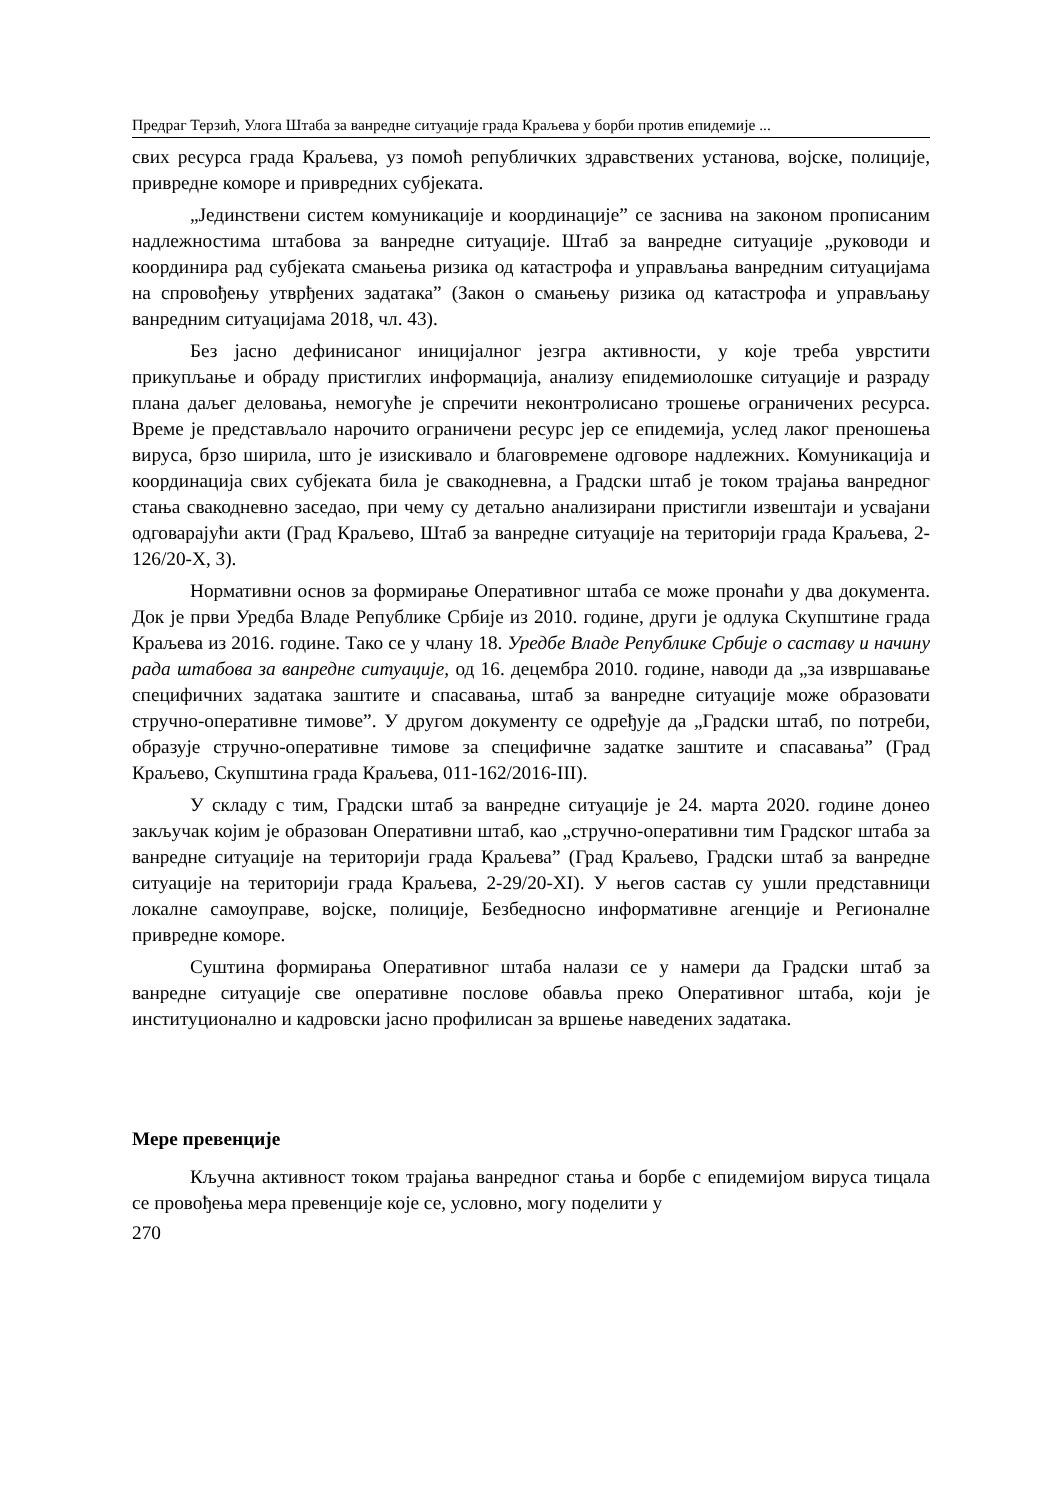Предраг Терзић, Улога Штаба за ванредне ситуације града Краљева у борби против епидемије ...
свих ресурса града Краљева, уз помоћ републичких здравствених установа, војске, полиције, привредне коморе и привредних субјеката.
„Јединствени систем комуникације и координације” се заснива на законом прописаним надлежностима штабова за ванредне ситуације. Штаб за ванредне ситуације „руководи и координира рад субјеката смањења ризика од катастрофа и управљања ванредним ситуацијама на спровођењу утврђених задатака” (Закон о смањењу ризика од катастрофа и управљању ванредним ситуацијама 2018, чл. 43).
Без јасно дефинисаног иницијалног језгра активности, у које треба уврстити прикупљање и обраду пристиглих информација, анализу епидемиолошке ситуације и разраду плана даљег деловања, немогуће је спречити неконтролисано трошење ограничених ресурса. Време је представљало нарочито ограничени ресурс јер се епидемија, услед лаког преношења вируса, брзо ширила, што је изискивало и благовремене одговоре надлежних. Комуникација и координација свих субјеката била је свакодневна, а Градски штаб је током трајања ванредног стања свакодневно заседао, при чему су детаљно анализирани пристигли извештаји и усвајани одговарајући акти (Град Краљево, Штаб за ванредне ситуације на територији града Краљева, 2-126/20-X, 3).
Нормативни основ за формирање Оперативног штаба се може пронаћи у два документа. Док је први Уредба Владе Републике Србије из 2010. године, други је одлука Скупштине града Краљева из 2016. године. Тако се у члану 18. Уредбе Владе Републике Србије о саставу и начину рада штабова за ванредне ситуације, од 16. децембра 2010. године, наводи да „за извршавање специфичних задатака заштите и спасавања, штаб за ванредне ситуације може образовати стручно-оперативне тимове”. У другом документу се одређује да „Градски штаб, по потреби, образује стручно-оперативне тимове за специфичне задатке заштите и спасавања” (Град Краљево, Скупштина града Краљева, 011-162/2016-III).
У складу с тим, Градски штаб за ванредне ситуације је 24. марта 2020. године донео закључак којим је образован Оперативни штаб, као „стручно-оперативни тим Градског штаба за ванредне ситуације на територији града Краљева” (Град Краљево, Градски штаб за ванредне ситуације на територији града Краљева, 2-29/20-XI). У његов састав су ушли представници локалне самоуправе, војске, полиције, Безбедносно информативне агенције и Регионалне привредне коморе.
Суштина формирања Оперативног штаба налази се у намери да Градски штаб за ванредне ситуације све оперативне послове обавља преко Оперативног штаба, који је институционално и кадровски јасно профилисан за вршење наведених задатака.
Мере превенције
Кључна активност током трајања ванредног стања и борбе с епидемијом вируса тицала се провођења мера превенције које се, условно, могу поделити у
270